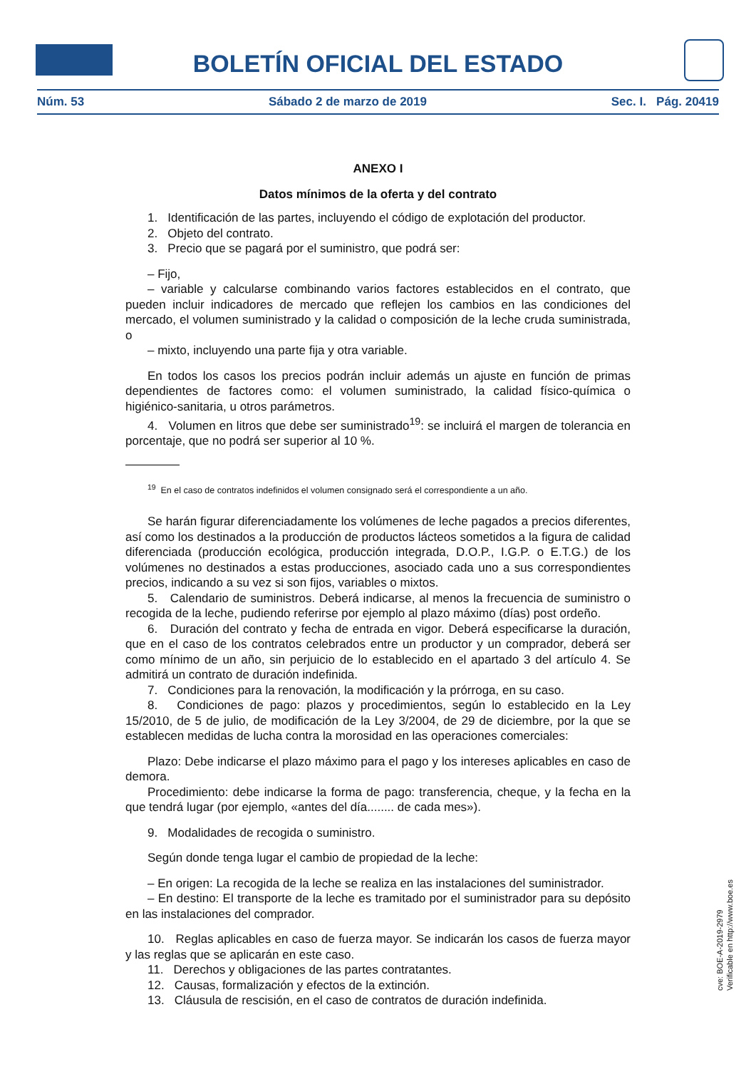BOLETÍN OFICIAL DEL ESTADO
Núm. 53 Sábado 2 de marzo de 2019 Sec. I. Pág. 20419
ANEXO I
Datos mínimos de la oferta y del contrato
1. Identificación de las partes, incluyendo el código de explotación del productor.
2. Objeto del contrato.
3. Precio que se pagará por el suministro, que podrá ser:
– Fijo,
– variable y calcularse combinando varios factores establecidos en el contrato, que pueden incluir indicadores de mercado que reflejen los cambios en las condiciones del mercado, el volumen suministrado y la calidad o composición de la leche cruda suministrada, o
– mixto, incluyendo una parte fija y otra variable.
En todos los casos los precios podrán incluir además un ajuste en función de primas dependientes de factores como: el volumen suministrado, la calidad físico-química o higiénico-sanitaria, u otros parámetros.
4. Volumen en litros que debe ser suministrado<sup>19</sup>: se incluirá el margen de tolerancia en porcentaje, que no podrá ser superior al 10 %.
<sup>19</sup> En el caso de contratos indefinidos el volumen consignado será el correspondiente a un año.
Se harán figurar diferenciadamente los volúmenes de leche pagados a precios diferentes, así como los destinados a la producción de productos lácteos sometidos a la figura de calidad diferenciada (producción ecológica, producción integrada, D.O.P., I.G.P. o E.T.G.) de los volúmenes no destinados a estas producciones, asociado cada uno a sus correspondientes precios, indicando a su vez si son fijos, variables o mixtos.
5. Calendario de suministros. Deberá indicarse, al menos la frecuencia de suministro o recogida de la leche, pudiendo referirse por ejemplo al plazo máximo (días) post ordeño.
6. Duración del contrato y fecha de entrada en vigor. Deberá especificarse la duración, que en el caso de los contratos celebrados entre un productor y un comprador, deberá ser como mínimo de un año, sin perjuicio de lo establecido en el apartado 3 del artículo 4. Se admitirá un contrato de duración indefinida.
7. Condiciones para la renovación, la modificación y la prórroga, en su caso.
8. Condiciones de pago: plazos y procedimientos, según lo establecido en la Ley 15/2010, de 5 de julio, de modificación de la Ley 3/2004, de 29 de diciembre, por la que se establecen medidas de lucha contra la morosidad en las operaciones comerciales:
Plazo: Debe indicarse el plazo máximo para el pago y los intereses aplicables en caso de demora.
Procedimiento: debe indicarse la forma de pago: transferencia, cheque, y la fecha en la que tendrá lugar (por ejemplo, «antes del día........ de cada mes»).
9. Modalidades de recogida o suministro.
Según donde tenga lugar el cambio de propiedad de la leche:
– En origen: La recogida de la leche se realiza en las instalaciones del suministrador.
– En destino: El transporte de la leche es tramitado por el suministrador para su depósito en las instalaciones del comprador.
10. Reglas aplicables en caso de fuerza mayor. Se indicarán los casos de fuerza mayor y las reglas que se aplicarán en este caso.
11. Derechos y obligaciones de las partes contratantes.
12. Causas, formalización y efectos de la extinción.
13. Cláusula de rescisión, en el caso de contratos de duración indefinida.
cve: BOE-A-2019-2979
Verificable en http://www.boe.es